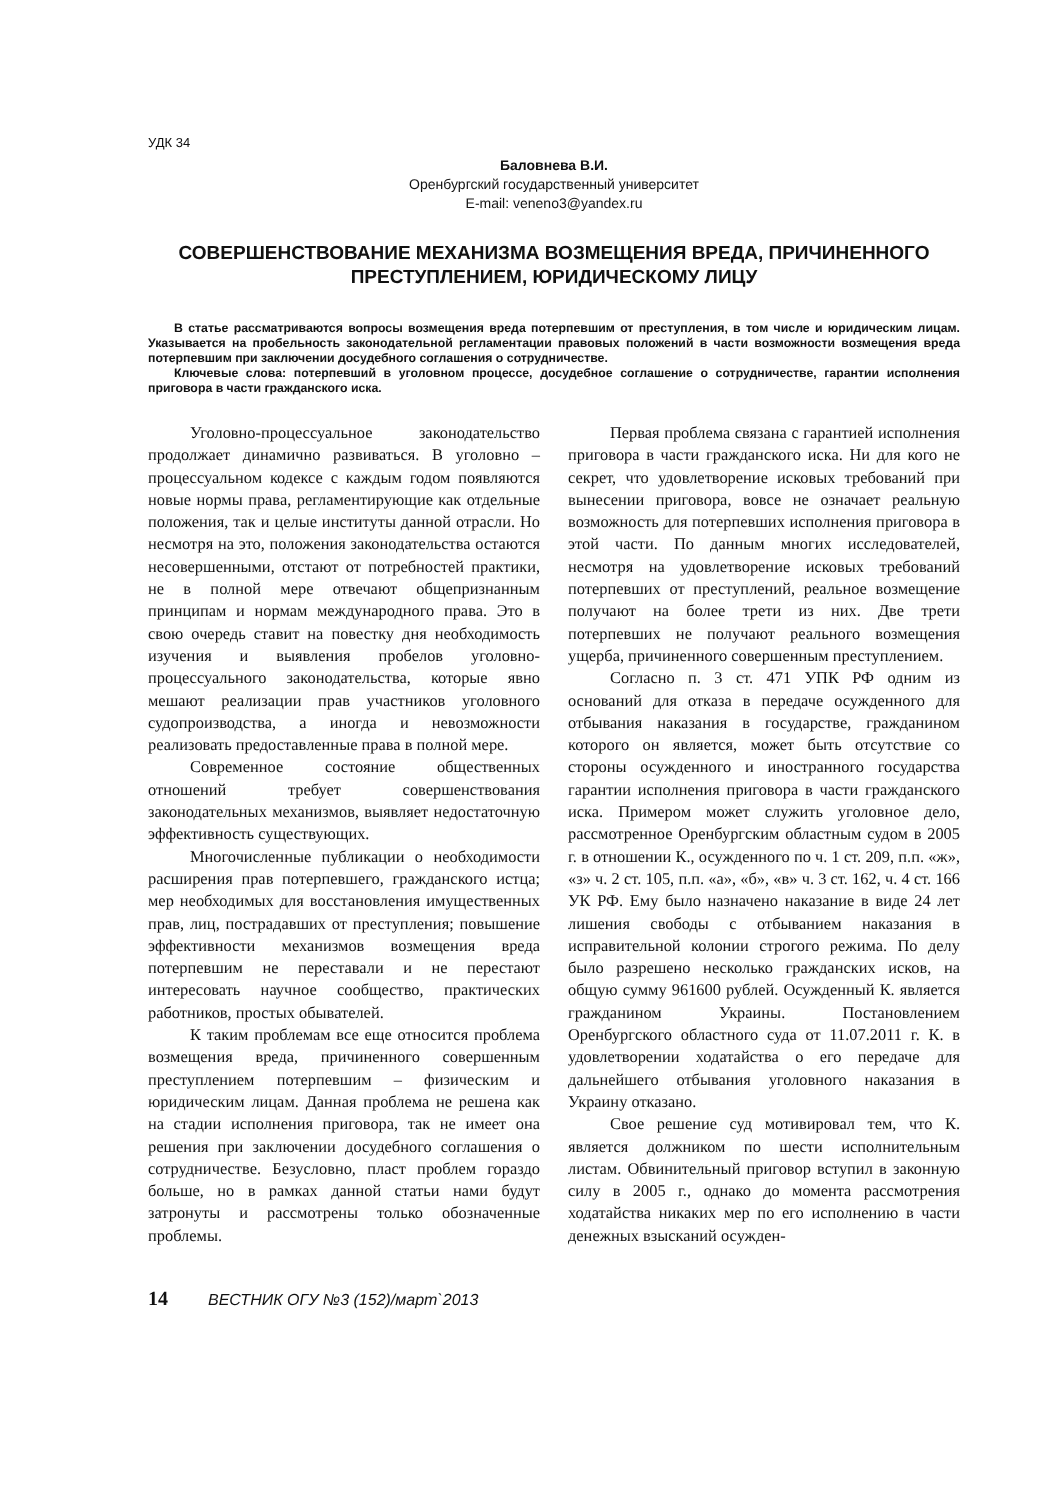УДК 34
Баловнева В.И.
Оренбургский государственный университет
E-mail: veneno3@yandex.ru
СОВЕРШЕНСТВОВАНИЕ МЕХАНИЗМА ВОЗМЕЩЕНИЯ ВРЕДА, ПРИЧИНЕННОГО ПРЕСТУПЛЕНИЕМ, ЮРИДИЧЕСКОМУ ЛИЦУ
В статье рассматриваются вопросы возмещения вреда потерпевшим от преступления, в том числе и юридическим лицам. Указывается на пробельность законодательной регламентации правовых положений в части возможности возмещения вреда потерпевшим при заключении досудебного соглашения о сотрудничестве.
Ключевые слова: потерпевший в уголовном процессе, досудебное соглашение о сотрудничестве, гарантии исполнения приговора в части гражданского иска.
Уголовно-процессуальное законодательство продолжает динамично развиваться. В уголовно – процессуальном кодексе с каждым годом появляются новые нормы права, регламентирующие как отдельные положения, так и целые институты данной отрасли. Но несмотря на это, положения законодательства остаются несовершенными, отстают от потребностей практики, не в полной мере отвечают общепризнанным принципам и нормам международного права. Это в свою очередь ставит на повестку дня необходимость изучения и выявления пробелов уголовно-процессуального законодательства, которые явно мешают реализации прав участников уголовного судопроизводства, а иногда и невозможности реализовать предоставленные права в полной мере.
Современное состояние общественных отношений требует совершенствования законодательных механизмов, выявляет недостаточную эффективность существующих.
Многочисленные публикации о необходимости расширения прав потерпевшего, гражданского истца; мер необходимых для восстановления имущественных прав, лиц, пострадавших от преступления; повышение эффективности механизмов возмещения вреда потерпевшим не переставали и не перестают интересовать научное сообщество, практических работников, простых обывателей.
К таким проблемам все еще относится проблема возмещения вреда, причиненного совершенным преступлением потерпевшим – физическим и юридическим лицам. Данная проблема не решена как на стадии исполнения приговора, так не имеет она решения при заключении досудебного соглашения о сотрудничестве. Безусловно, пласт проблем гораздо больше, но в рамках данной статьи нами будут затронуты и рассмотрены только обозначенные проблемы.
Первая проблема связана с гарантией исполнения приговора в части гражданского иска. Ни для кого не секрет, что удовлетворение исковых требований при вынесении приговора, вовсе не означает реальную возможность для потерпевших исполнения приговора в этой части. По данным многих исследователей, несмотря на удовлетворение исковых требований потерпевших от преступлений, реальное возмещение получают на более трети из них. Две трети потерпевших не получают реального возмещения ущерба, причиненного совершенным преступлением.
Согласно п. 3 ст. 471 УПК РФ одним из оснований для отказа в передаче осужденного для отбывания наказания в государстве, гражданином которого он является, может быть отсутствие со стороны осужденного и иностранного государства гарантии исполнения приговора в части гражданского иска. Примером может служить уголовное дело, рассмотренное Оренбургским областным судом в 2005 г. в отношении К., осужденного по ч. 1 ст. 209, п.п. «ж», «з» ч. 2 ст. 105, п.п. «а», «б», «в» ч. 3 ст. 162, ч. 4 ст. 166 УК РФ. Ему было назначено наказание в виде 24 лет лишения свободы с отбыванием наказания в исправительной колонии строгого режима. По делу было разрешено несколько гражданских исков, на общую сумму 961600 рублей. Осужденный К. является гражданином Украины. Постановлением Оренбургского областного суда от 11.07.2011 г. К. в удовлетворении ходатайства о его передаче для дальнейшего отбывания уголовного наказания в Украину отказано.
Свое решение суд мотивировал тем, что К. является должником по шести исполнительным листам. Обвинительный приговор вступил в законную силу в 2005 г., однако до момента рассмотрения ходатайства никаких мер по его исполнению в части денежных взысканий осужден-
14 ВЕСТНИК ОГУ №3 (152)/март`2013